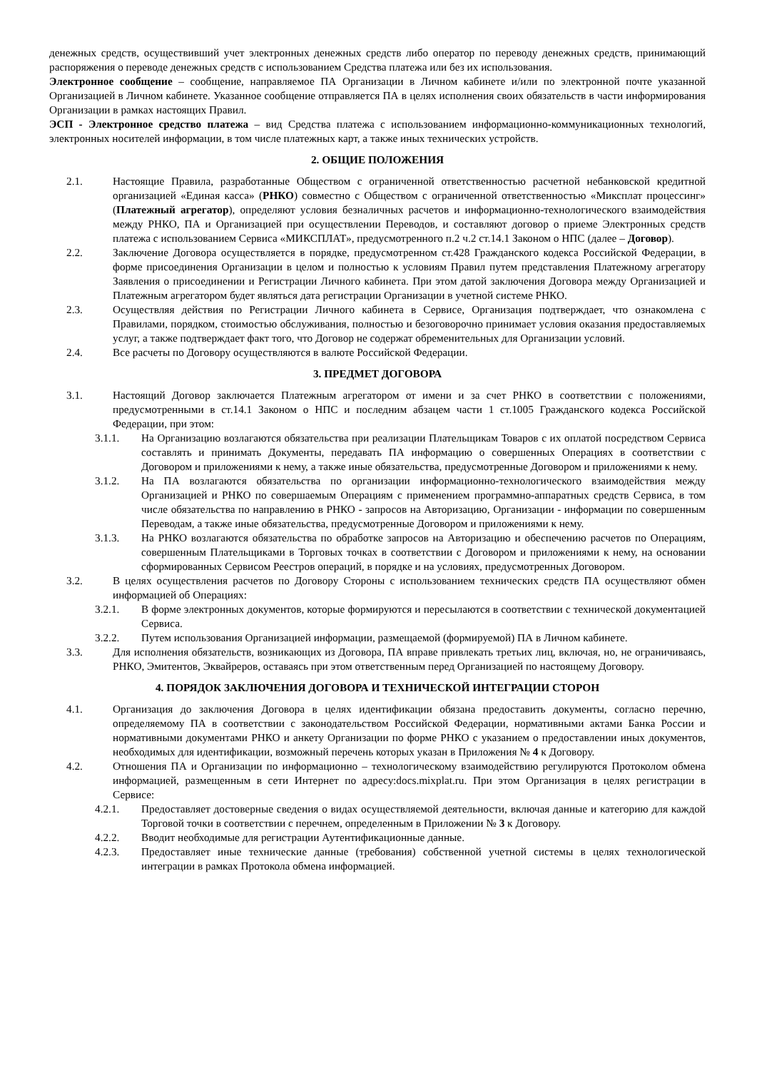денежных средств, осуществивший учет электронных денежных средств либо оператор по переводу денежных средств, принимающий распоряжения о переводе денежных средств с использованием Средства платежа или без их использования.
Электронное сообщение – сообщение, направляемое ПА Организации в Личном кабинете и/или по электронной почте указанной Организацией в Личном кабинете. Указанное сообщение отправляется ПА в целях исполнения своих обязательств в части информирования Организации в рамках настоящих Правил.
ЭСП - Электронное средство платежа – вид Средства платежа с использованием информационно-коммуникационных технологий, электронных носителей информации, в том числе платежных карт, а также иных технических устройств.
2. ОБЩИЕ ПОЛОЖЕНИЯ
2.1. Настоящие Правила, разработанные Обществом с ограниченной ответственностью расчетной небанковской кредитной организацией «Единая касса» (РНКО) совместно с Обществом с ограниченной ответственностью «Миксплат процессинг» (Платежный агрегатор), определяют условия безналичных расчетов и информационно-технологического взаимодействия между РНКО, ПА и Организацией при осуществлении Переводов, и составляют договор о приеме Электронных средств платежа с использованием Сервиса «МИКСПЛАТ», предусмотренного п.2 ч.2 ст.14.1 Законом о НПС (далее – Договор).
2.2. Заключение Договора осуществляется в порядке, предусмотренном ст.428 Гражданского кодекса Российской Федерации, в форме присоединения Организации в целом и полностью к условиям Правил путем представления Платежному агрегатору Заявления о присоединении и Регистрации Личного кабинета. При этом датой заключения Договора между Организацией и Платежным агрегатором будет являться дата регистрации Организации в учетной системе РНКО.
2.3. Осуществляя действия по Регистрации Личного кабинета в Сервисе, Организация подтверждает, что ознакомлена с Правилами, порядком, стоимостью обслуживания, полностью и безоговорочно принимает условия оказания предоставляемых услуг, а также подтверждает факт того, что Договор не содержат обременительных для Организации условий.
2.4. Все расчеты по Договору осуществляются в валюте Российской Федерации.
3. ПРЕДМЕТ ДОГОВОРА
3.1. Настоящий Договор заключается Платежным агрегатором от имени и за счет РНКО в соответствии с положениями, предусмотренными в ст.14.1 Законом о НПС и последним абзацем части 1 ст.1005 Гражданского кодекса Российской Федерации, при этом:
3.1.1. На Организацию возлагаются обязательства при реализации Плательщикам Товаров с их оплатой посредством Сервиса составлять и принимать Документы, передавать ПА информацию о совершенных Операциях в соответствии с Договором и приложениями к нему, а также иные обязательства, предусмотренные Договором и приложениями к нему.
3.1.2. На ПА возлагаются обязательства по организации информационно-технологического взаимодействия между Организацией и РНКО по совершаемым Операциям с применением программно-аппаратных средств Сервиса, в том числе обязательства по направлению в РНКО - запросов на Авторизацию, Организации - информации по совершенным Переводам, а также иные обязательства, предусмотренные Договором и приложениями к нему.
3.1.3. На РНКО возлагаются обязательства по обработке запросов на Авторизацию и обеспечению расчетов по Операциям, совершенным Плательщиками в Торговых точках в соответствии с Договором и приложениями к нему, на основании сформированных Сервисом Реестров операций, в порядке и на условиях, предусмотренных Договором.
3.2. В целях осуществления расчетов по Договору Стороны с использованием технических средств ПА осуществляют обмен информацией об Операциях:
3.2.1. В форме электронных документов, которые формируются и пересылаются в соответствии с технической документацией Сервиса.
3.2.2. Путем использования Организацией информации, размещаемой (формируемой) ПА в Личном кабинете.
3.3. Для исполнения обязательств, возникающих из Договора, ПА вправе привлекать третьих лиц, включая, но, не ограничиваясь, РНКО, Эмитентов, Эквайреров, оставаясь при этом ответственным перед Организацией по настоящему Договору.
4. ПОРЯДОК ЗАКЛЮЧЕНИЯ ДОГОВОРА И ТЕХНИЧЕСКОЙ ИНТЕГРАЦИИ СТОРОН
4.1. Организация до заключения Договора в целях идентификации обязана предоставить документы, согласно перечню, определяемому ПА в соответствии с законодательством Российской Федерации, нормативными актами Банка России и нормативными документами РНКО и анкету Организации по форме РНКО с указанием о предоставлении иных документов, необходимых для идентификации, возможный перечень которых указан в Приложения № 4 к Договору.
4.2. Отношения ПА и Организации по информационно – технологическому взаимодействию регулируются Протоколом обмена информацией, размещенным в сети Интернет по адресу:docs.mixplat.ru. При этом Организация в целях регистрации в Сервисе:
4.2.1. Предоставляет достоверные сведения о видах осуществляемой деятельности, включая данные и категорию для каждой Торговой точки в соответствии с перечнем, определенным в Приложении № 3 к Договору.
4.2.2. Вводит необходимые для регистрации Аутентификационные данные.
4.2.3. Предоставляет иные технические данные (требования) собственной учетной системы в целях технологической интеграции в рамках Протокола обмена информацией.